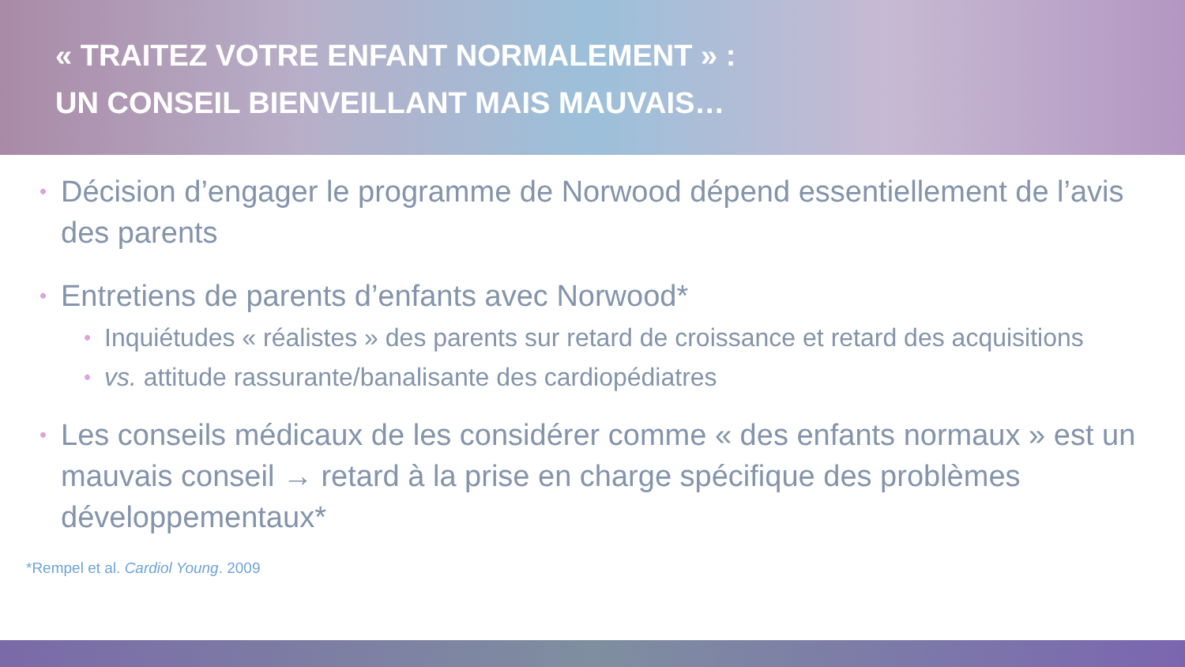« TRAITEZ VOTRE ENFANT NORMALEMENT » :
UN CONSEIL BIENVEILLANT MAIS MAUVAIS…
• Décision d’engager le programme de Norwood dépend essentiellement de l’avis des parents
• Entretiens de parents d’enfants avec Norwood*
• Inquiétudes « réalistes » des parents sur retard de croissance et retard des acquisitions
• vs. attitude rassurante/banalisante des cardiopédiatres
• Les conseils médicaux de les considérer comme « des enfants normaux » est un mauvais conseil → retard à la prise en charge spécifique des problèmes développementaux*
*Rempel et al. Cardiol Young. 2009